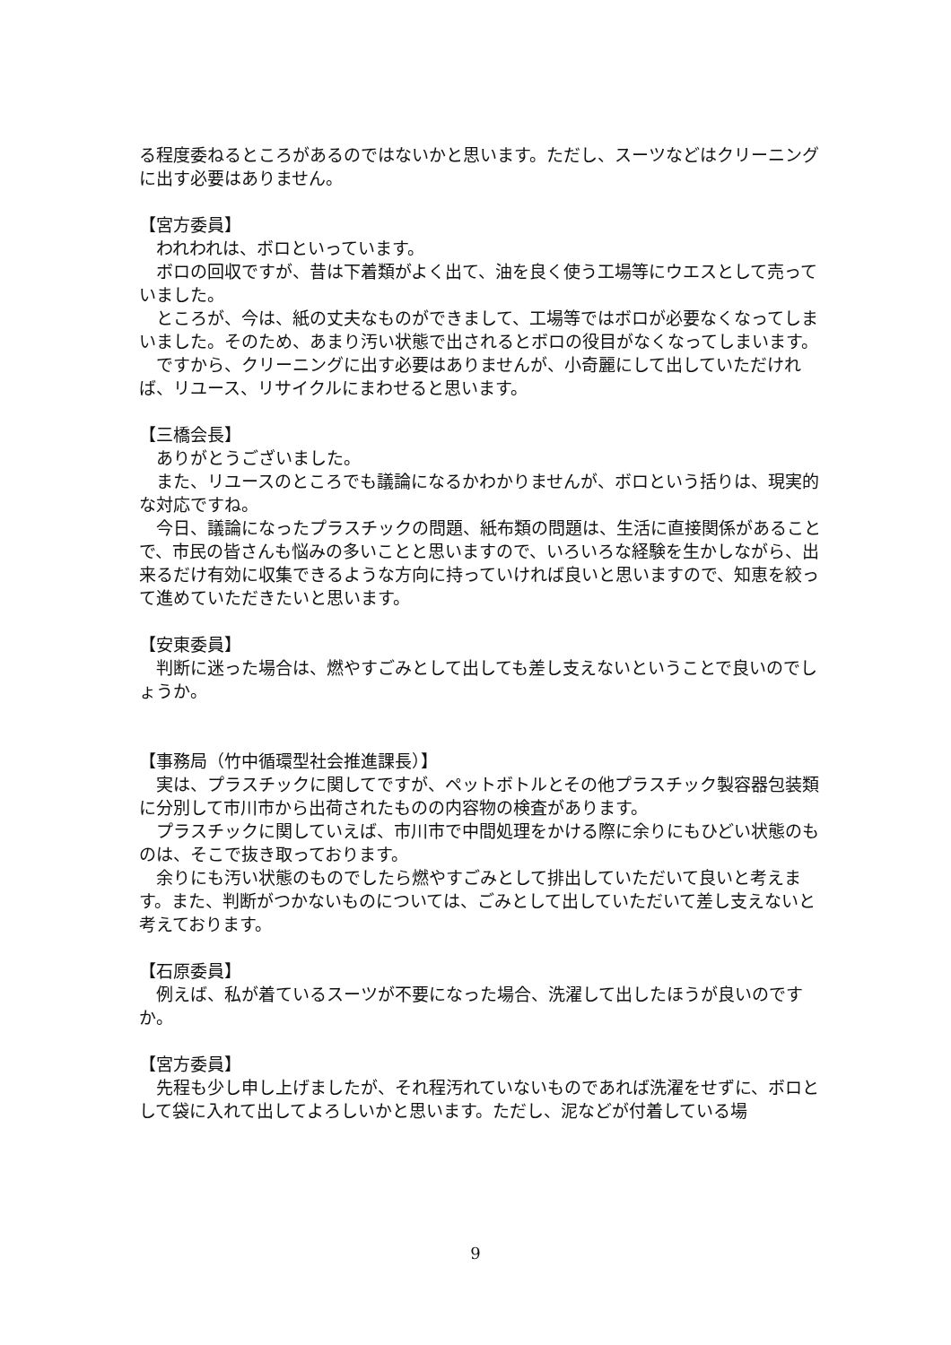る程度委ねるところがあるのではないかと思います。ただし、スーツなどはクリーニングに出す必要はありません。
【宮方委員】
われわれは、ボロといっています。
ボロの回収ですが、昔は下着類がよく出て、油を良く使う工場等にウエスとして売っていました。
ところが、今は、紙の丈夫なものができまして、工場等ではボロが必要なくなってしまいました。そのため、あまり汚い状態で出されるとボロの役目がなくなってしまいます。
ですから、クリーニングに出す必要はありませんが、小奇麗にして出していただければ、リユース、リサイクルにまわせると思います。
【三橋会長】
ありがとうございました。
また、リユースのところでも議論になるかわかりませんが、ボロという括りは、現実的な対応ですね。
今日、議論になったプラスチックの問題、紙布類の問題は、生活に直接関係があることで、市民の皆さんも悩みの多いことと思いますので、いろいろな経験を生かしながら、出来るだけ有効に収集できるような方向に持っていければ良いと思いますので、知恵を絞って進めていただきたいと思います。
【安東委員】
判断に迷った場合は、燃やすごみとして出しても差し支えないということで良いのでしょうか。
【事務局（竹中循環型社会推進課長）】
実は、プラスチックに関してですが、ペットボトルとその他プラスチック製容器包装類に分別して市川市から出荷されたものの内容物の検査があります。
プラスチックに関していえば、市川市で中間処理をかける際に余りにもひどい状態のものは、そこで抜き取っております。
余りにも汚い状態のものでしたら燃やすごみとして排出していただいて良いと考えます。また、判断がつかないものについては、ごみとして出していただいて差し支えないと考えております。
【石原委員】
例えば、私が着ているスーツが不要になった場合、洗濯して出したほうが良いのですか。
【宮方委員】
先程も少し申し上げましたが、それ程汚れていないものであれば洗濯をせずに、ボロとして袋に入れて出してよろしいかと思います。ただし、泥などが付着している場
9